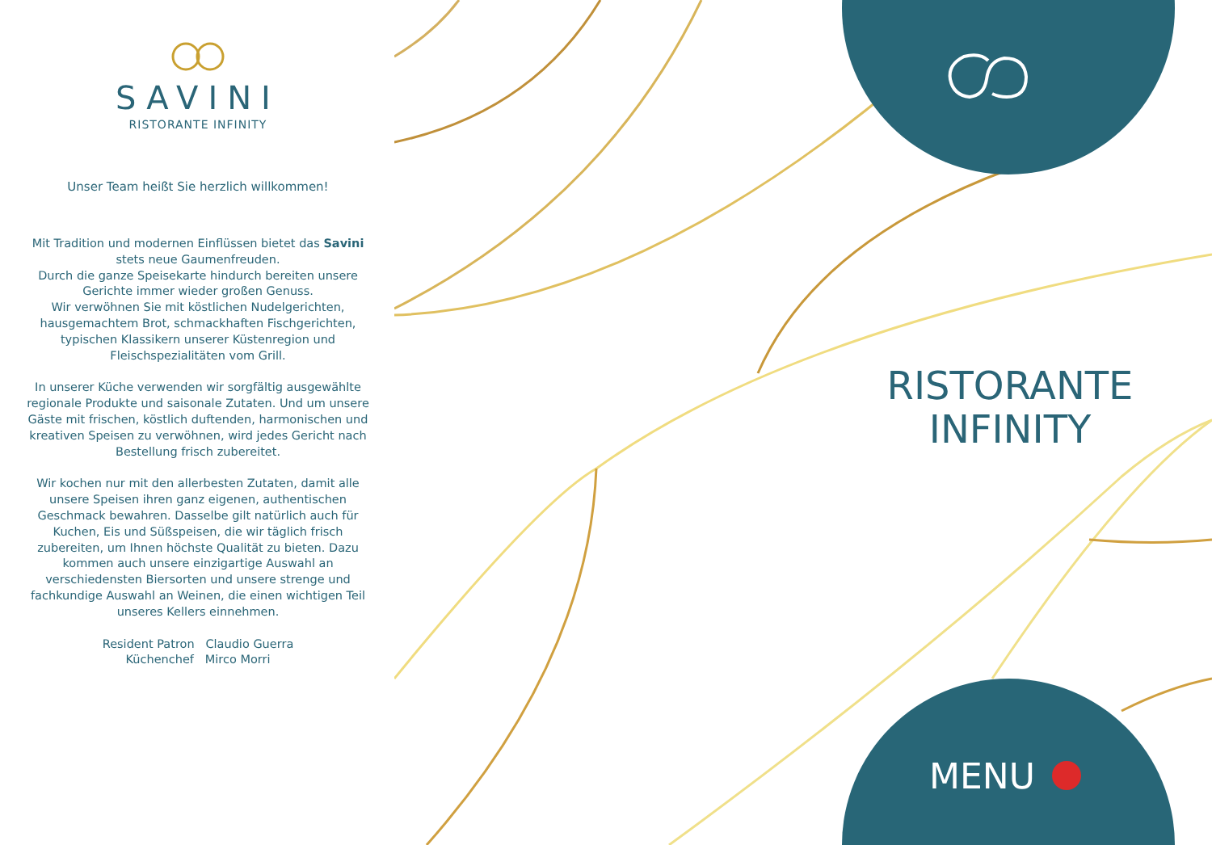SAVINI
RISTORANTE INFINITY
Unser Team heißt Sie herzlich willkommen!
Mit Tradition und modernen Einflüssen bietet das Savini stets neue Gaumenfreuden.
Durch die ganze Speisekarte hindurch bereiten unsere Gerichte immer wieder großen Genuss.
Wir verwöhnen Sie mit köstlichen Nudelgerichten, hausgemachtem Brot, schmackhaften Fischgerichten, typischen Klassikern unserer Küstenregion und Fleischspezialitäten vom Grill.
In unserer Küche verwenden wir sorgfältig ausgewählte regionale Produkte und saisonale Zutaten. Und um unsere Gäste mit frischen, köstlich duftenden, harmonischen und kreativen Speisen zu verwöhnen, wird jedes Gericht nach Bestellung frisch zubereitet.
Wir kochen nur mit den allerbesten Zutaten, damit alle unsere Speisen ihren ganz eigenen, authentischen Geschmack bewahren. Dasselbe gilt natürlich auch für Kuchen, Eis und Süßspeisen, die wir täglich frisch zubereiten, um Ihnen höchste Qualität zu bieten. Dazu kommen auch unsere einzigartige Auswahl an verschiedensten Biersorten und unsere strenge und fachkundige Auswahl an Weinen, die einen wichtigen Teil unseres Kellers einnehmen.
Resident Patron Claudio Guerra
Küchenchef Mirco Morri
RISTORANTE
INFINITY
MENU